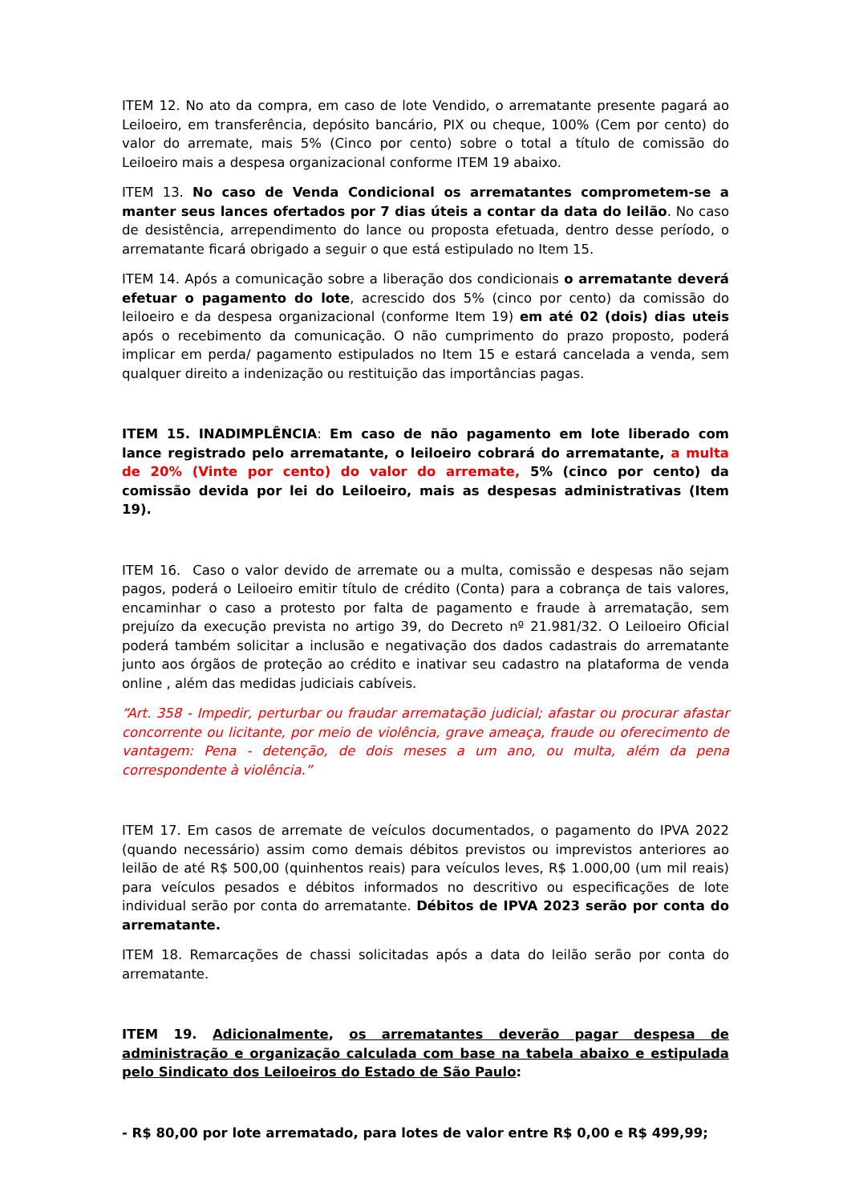ITEM 12. No ato da compra, em caso de lote Vendido, o arrematante presente pagará ao Leiloeiro, em transferência, depósito bancário, PIX ou cheque, 100% (Cem por cento) do valor do arremate, mais 5% (Cinco por cento) sobre o total a título de comissão do Leiloeiro mais a despesa organizacional conforme ITEM 19 abaixo.
ITEM 13. No caso de Venda Condicional os arrematantes comprometem-se a manter seus lances ofertados por 7 dias úteis a contar da data do leilão. No caso de desistência, arrependimento do lance ou proposta efetuada, dentro desse período, o arrematante ficará obrigado a seguir o que está estipulado no Item 15.
ITEM 14. Após a comunicação sobre a liberação dos condicionais o arrematante deverá efetuar o pagamento do lote, acrescido dos 5% (cinco por cento) da comissão do leiloeiro e da despesa organizacional (conforme Item 19) em até 02 (dois) dias uteis após o recebimento da comunicação. O não cumprimento do prazo proposto, poderá implicar em perda/ pagamento estipulados no Item 15 e estará cancelada a venda, sem qualquer direito a indenização ou restituição das importâncias pagas.
ITEM 15. INADIMPLÊNCIA: Em caso de não pagamento em lote liberado com lance registrado pelo arrematante, o leiloeiro cobrará do arrematante, a multa de 20% (Vinte por cento) do valor do arremate, 5% (cinco por cento) da comissão devida por lei do Leiloeiro, mais as despesas administrativas (Item 19).
ITEM 16. Caso o valor devido de arremate ou a multa, comissão e despesas não sejam pagos, poderá o Leiloeiro emitir título de crédito (Conta) para a cobrança de tais valores, encaminhar o caso a protesto por falta de pagamento e fraude à arrematação, sem prejuízo da execução prevista no artigo 39, do Decreto nº 21.981/32. O Leiloeiro Oficial poderá também solicitar a inclusão e negativação dos dados cadastrais do arrematante junto aos órgãos de proteção ao crédito e inativar seu cadastro na plataforma de venda online , além das medidas judiciais cabíveis.
“Art. 358 - Impedir, perturbar ou fraudar arrematação judicial; afastar ou procurar afastar concorrente ou licitante, por meio de violência, grave ameaça, fraude ou oferecimento de vantagem: Pena - detenção, de dois meses a um ano, ou multa, além da pena correspondente à violência.”
ITEM 17. Em casos de arremate de veículos documentados, o pagamento do IPVA 2022 (quando necessário) assim como demais débitos previstos ou imprevistos anteriores ao leilão de até R$ 500,00 (quinhentos reais) para veículos leves, R$ 1.000,00 (um mil reais) para veículos pesados e débitos informados no descritivo ou especificações de lote individual serão por conta do arrematante. Débitos de IPVA 2023 serão por conta do arrematante.
ITEM 18. Remarcações de chassi solicitadas após a data do leilão serão por conta do arrematante.
ITEM 19. Adicionalmente, os arrematantes deverão pagar despesa de administração e organização calculada com base na tabela abaixo e estipulada pelo Sindicato dos Leiloeiros do Estado de São Paulo:
- R$ 80,00 por lote arrematado, para lotes de valor entre R$ 0,00 e R$ 499,99;